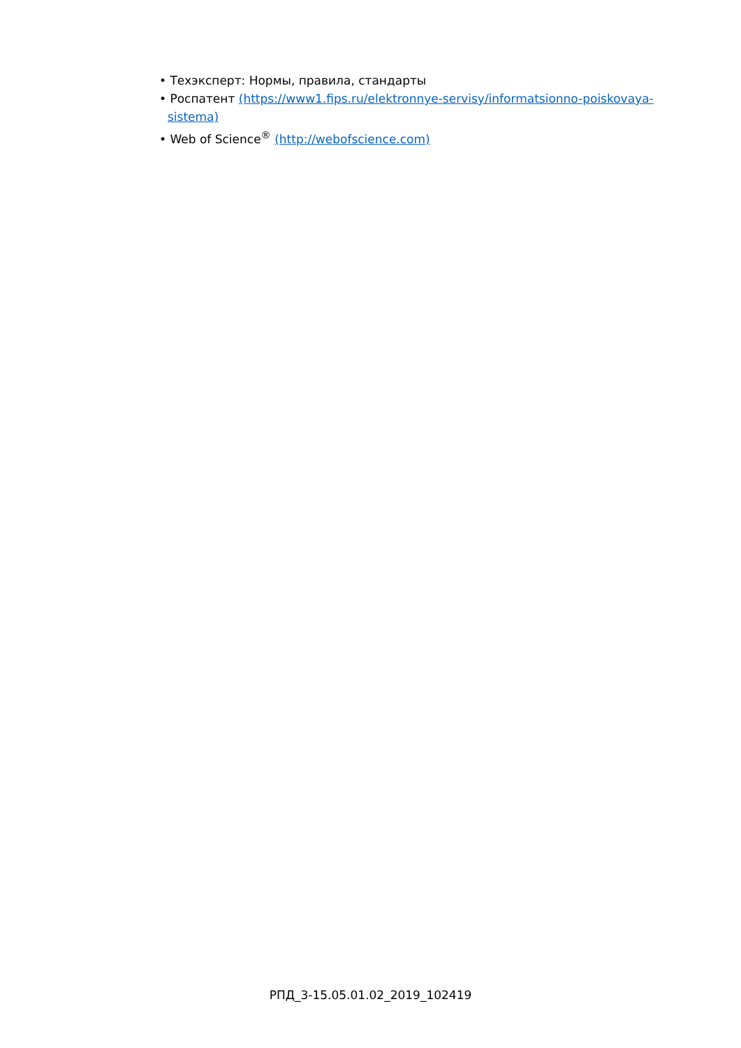• Техэксперт: Нормы, правила, стандарты
• Роспатент (https://www1.fips.ru/elektronnye-servisy/informatsionno-poiskovaya-sistema)
• Web of Science<sup>®</sup> (http://webofscience.com)
РПД_3-15.05.01.02_2019_102419